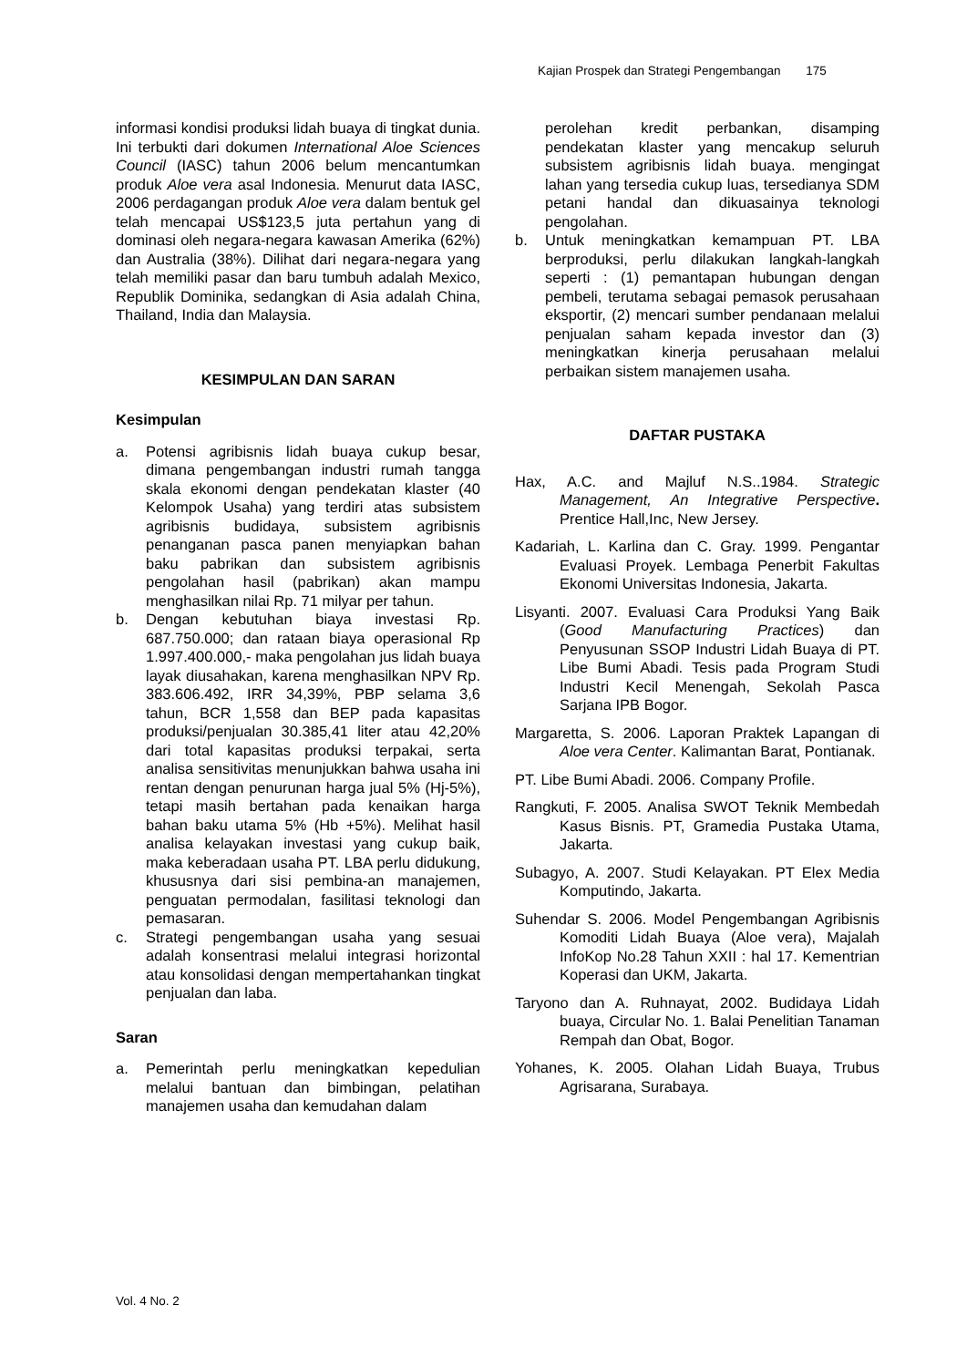Kajian Prospek dan Strategi Pengembangan 175
informasi kondisi produksi lidah buaya di tingkat dunia. Ini terbukti dari dokumen International Aloe Sciences Council (IASC) tahun 2006 belum mencantumkan produk Aloe vera asal Indonesia. Menurut data IASC, 2006 perdagangan produk Aloe vera dalam bentuk gel telah mencapai US$123,5 juta pertahun yang di dominasi oleh negara-negara kawasan Amerika (62%) dan Australia (38%). Dilihat dari negara-negara yang telah memiliki pasar dan baru tumbuh adalah Mexico, Republik Dominika, sedangkan di Asia adalah China, Thailand, India dan Malaysia.
KESIMPULAN DAN SARAN
Kesimpulan
a. Potensi agribisnis lidah buaya cukup besar, dimana pengembangan industri rumah tangga skala ekonomi dengan pendekatan klaster (40 Kelompok Usaha) yang terdiri atas subsistem agribisnis budidaya, subsistem agribisnis penanganan pasca panen menyiapkan bahan baku pabrikan dan subsistem agribisnis pengolahan hasil (pabrikan) akan mampu menghasilkan nilai Rp. 71 milyar per tahun.
b. Dengan kebutuhan biaya investasi Rp. 687.750.000; dan rataan biaya operasional Rp 1.997.400.000,- maka pengolahan jus lidah buaya layak diusahakan, karena menghasilkan NPV Rp. 383.606.492, IRR 34,39%, PBP selama 3,6 tahun, BCR 1,558 dan BEP pada kapasitas produksi/penjualan 30.385,41 liter atau 42,20% dari total kapasitas produksi terpakai, serta analisa sensitivitas menunjukkan bahwa usaha ini rentan dengan penurunan harga jual 5% (Hj-5%), tetapi masih bertahan pada kenaikan harga bahan baku utama 5% (Hb +5%). Melihat hasil analisa kelayakan investasi yang cukup baik, maka keberadaan usaha PT. LBA perlu didukung, khususnya dari sisi pembina-an manajemen, penguatan permodalan, fasilitasi teknologi dan pemasaran.
c. Strategi pengembangan usaha yang sesuai adalah konsentrasi melalui integrasi horizontal atau konsolidasi dengan mempertahankan tingkat penjualan dan laba.
Saran
a. Pemerintah perlu meningkatkan kepedulian melalui bantuan dan bimbingan, pelatihan manajemen usaha dan kemudahan dalam
perolehan kredit perbankan, disamping pendekatan klaster yang mencakup seluruh subsistem agribisnis lidah buaya. mengingat lahan yang tersedia cukup luas, tersedianya SDM petani handal dan dikuasainya teknologi pengolahan.
b. Untuk meningkatkan kemampuan PT. LBA berproduksi, perlu dilakukan langkah-langkah seperti : (1) pemantapan hubungan dengan pembeli, terutama sebagai pemasok perusahaan eksportir, (2) mencari sumber pendanaan melalui penjualan saham kepada investor dan (3) meningkatkan kinerja perusahaan melalui perbaikan sistem manajemen usaha.
DAFTAR PUSTAKA
Hax, A.C. and Majluf N.S..1984. Strategic Management, An Integrative Perspective. Prentice Hall,Inc, New Jersey.
Kadariah, L. Karlina dan C. Gray. 1999. Pengantar Evaluasi Proyek. Lembaga Penerbit Fakultas Ekonomi Universitas Indonesia, Jakarta.
Lisyanti. 2007. Evaluasi Cara Produksi Yang Baik (Good Manufacturing Practices) dan Penyusunan SSOP Industri Lidah Buaya di PT. Libe Bumi Abadi. Tesis pada Program Studi Industri Kecil Menengah, Sekolah Pasca Sarjana IPB Bogor.
Margaretta, S. 2006. Laporan Praktek Lapangan di Aloe vera Center. Kalimantan Barat, Pontianak.
PT. Libe Bumi Abadi. 2006. Company Profile.
Rangkuti, F. 2005. Analisa SWOT Teknik Membedah Kasus Bisnis. PT, Gramedia Pustaka Utama, Jakarta.
Subagyo, A. 2007. Studi Kelayakan. PT Elex Media Komputindo, Jakarta.
Suhendar S. 2006. Model Pengembangan Agribisnis Komoditi Lidah Buaya (Aloe vera), Majalah InfoKop No.28 Tahun XXII : hal 17. Kementrian Koperasi dan UKM, Jakarta.
Taryono dan A. Ruhnayat, 2002. Budidaya Lidah buaya, Circular No. 1. Balai Penelitian Tanaman Rempah dan Obat, Bogor.
Yohanes, K. 2005. Olahan Lidah Buaya, Trubus Agrisarana, Surabaya.
Vol. 4 No. 2